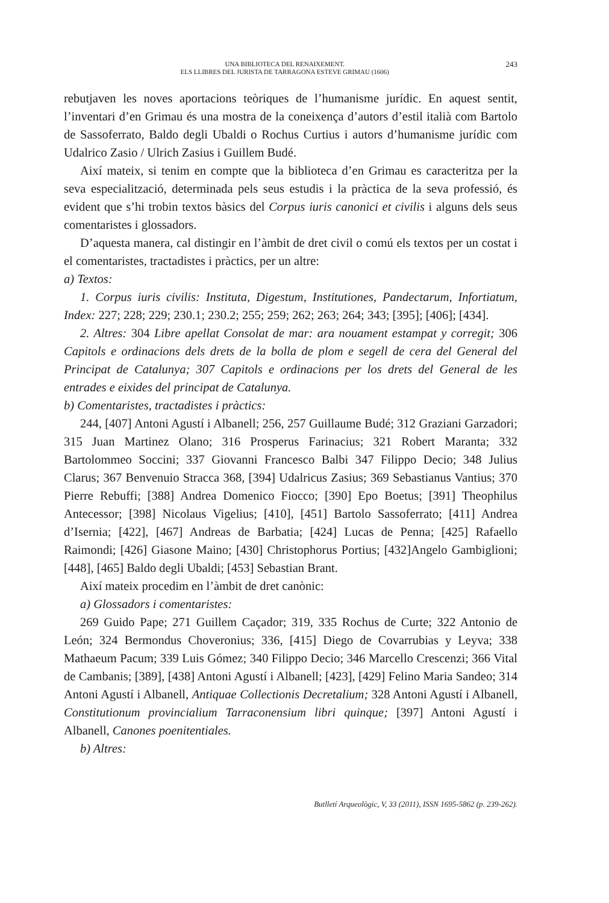UNA BIBLIOTECA DEL RENAIXEMENT.
ELS LLIBRES DEL JURISTA DE TARRAGONA ESTEVE GRIMAU (1606)
243
rebutjaven les noves aportacions teòriques de l’humanisme jurídic. En aquest sentit, l’inventari d’en Grimau és una mostra de la coneixença d’autors d’estil italià com Bartolo de Sassoferrato, Baldo degli Ubaldi o Rochus Curtius i autors d’humanisme jurídic com Udalrico Zasio / Ulrich Zasius i Guillem Budé.
Així mateix, si tenim en compte que la biblioteca d’en Grimau es caracteritza per la seva especialització, determinada pels seus estudis i la pràctica de la seva professió, és evident que s’hi trobin textos bàsics del Corpus iuris canonici et civilis i alguns dels seus comentaristes i glossadors.
D’aquesta manera, cal distingir en l’àmbit de dret civil o comú els textos per un costat i el comentaristes, tractadistes i pràctics, per un altre:
a) Textos:
1. Corpus iuris civilis: Instituta, Digestum, Institutiones, Pandectarum, Infortiatum, Index: 227; 228; 229; 230.1; 230.2; 255; 259; 262; 263; 264; 343; [395]; [406]; [434].
2. Altres: 304 Libre apellat Consolat de mar: ara nouament estampat y corregit; 306 Capitols e ordinacions dels drets de la bolla de plom e segell de cera del General del Principat de Catalunya; 307 Capitols e ordinacions per los drets del General de les entrades e eixides del principat de Catalunya.
b) Comentaristes, tractadistes i pràctics:
244, [407] Antoni Agustí i Albanell; 256, 257 Guillaume Budé; 312 Graziani Garzadori; 315 Juan Martinez Olano; 316 Prosperus Farinacius; 321 Robert Maranta; 332 Bartolommeo Soccini; 337 Giovanni Francesco Balbi 347 Filippo Decio; 348 Julius Clarus; 367 Benvenuio Stracca 368, [394] Udalricus Zasius; 369 Sebastianus Vantius; 370 Pierre Rebuffi; [388] Andrea Domenico Fiocco; [390] Epo Boetus; [391] Theophilus Antecessor; [398] Nicolaus Vigelius; [410], [451] Bartolo Sassoferrato; [411] Andrea d’Isernia; [422], [467] Andreas de Barbatia; [424] Lucas de Penna; [425] Rafaello Raimondi; [426] Giasone Maino; [430] Christophorus Portius; [432]Angelo Gambiglioni; [448], [465] Baldo degli Ubaldi; [453] Sebastian Brant.
Així mateix procedim en l’àmbit de dret canònic:
a) Glossadors i comentaristes:
269 Guido Pape; 271 Guillem Caçador; 319, 335 Rochus de Curte; 322 Antonio de León; 324 Bermondus Choveronius; 336, [415] Diego de Covarrubias y Leyva; 338 Mathaeum Pacum; 339 Luis Gómez; 340 Filippo Decio; 346 Marcello Crescenzi; 366 Vital de Cambanis; [389], [438] Antoni Agustí i Albanell; [423], [429] Felino Maria Sandeo; 314 Antoni Agustí i Albanell, Antiquae Collectionis Decretalium; 328 Antoni Agustí i Albanell, Constitutionum provincialium Tarraconensium libri quinque; [397] Antoni Agustí i Albanell, Canones poenitentiales.
b) Altres:
Butlletí Arqueològic, V, 33 (2011), ISSN 1695-5862 (p. 239-262).